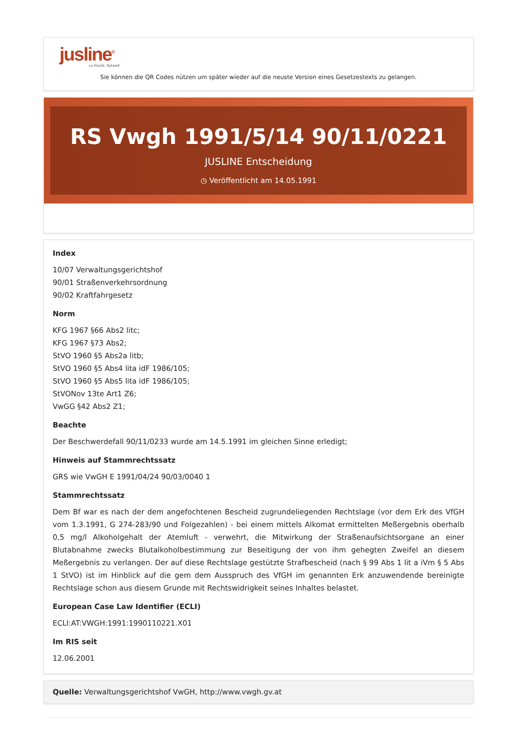jusline<sup>®</sup>
»» Recht. Schnell
Sie können die QR Codes nützen um später wieder auf die neuste Version eines Gesetzestexts zu gelangen.
RS Vwgh 1991/5/14 90/11/0221
JUSLINE Entscheidung
◷ Veröffentlicht am 14.05.1991
Index
10/07 Verwaltungsgerichtshof
90/01 Straßenverkehrsordnung
90/02 Kraftfahrgesetz
Norm
KFG 1967 §66 Abs2 litc;
KFG 1967 §73 Abs2;
StVO 1960 §5 Abs2a litb;
StVO 1960 §5 Abs4 lita idF 1986/105;
StVO 1960 §5 Abs5 lita idF 1986/105;
StVONov 13te Art1 Z6;
VwGG §42 Abs2 Z1;
Beachte
Der Beschwerdefall 90/11/0233 wurde am 14.5.1991 im gleichen Sinne erledigt;
Hinweis auf Stammrechtssatz
GRS wie VwGH E 1991/04/24 90/03/0040 1
Stammrechtssatz
Dem Bf war es nach der dem angefochtenen Bescheid zugrundeliegenden Rechtslage (vor dem Erk des VfGH vom 1.3.1991, G 274-283/90 und Folgezahlen) - bei einem mittels Alkomat ermittelten Meßergebnis oberhalb 0,5 mg/l Alkoholgehalt der Atemluft - verwehrt, die Mitwirkung der Straßenaufsichtsorgane an einer Blutabnahme zwecks Blutalkoholbestimmung zur Beseitigung der von ihm gehegten Zweifel an diesem Meßergebnis zu verlangen. Der auf diese Rechtslage gestützte Strafbescheid (nach § 99 Abs 1 lit a iVm § 5 Abs 1 StVO) ist im Hinblick auf die gem dem Ausspruch des VfGH im genannten Erk anzuwendende bereinigte Rechtslage schon aus diesem Grunde mit Rechtswidrigkeit seines Inhaltes belastet.
European Case Law Identifier (ECLI)
ECLI:AT:VWGH:1991:1990110221.X01
Im RIS seit
12.06.2001
Quelle: Verwaltungsgerichtshof VwGH, http://www.vwgh.gv.at